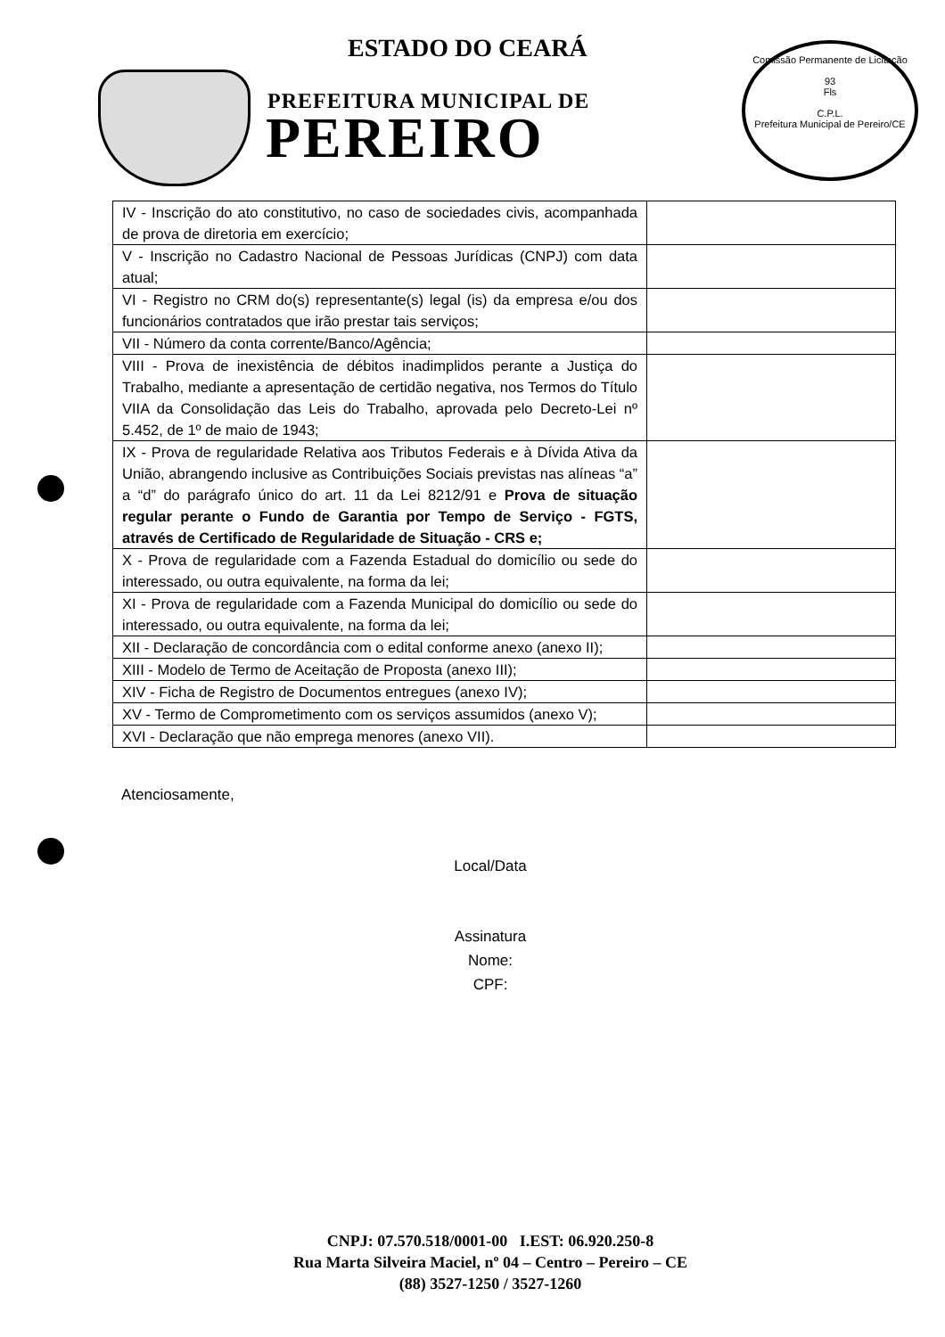ESTADO DO CEARÁ
PREFEITURA MUNICIPAL DE
PEREIRO
Comissão Permanente de Licitação
93
Fls
C.P.L.
Prefeitura Municipal de Pereiro/CE
| IV - Inscrição do ato constitutivo, no caso de sociedades civis, acompanhada de prova de diretoria em exercício; | |
| V - Inscrição no Cadastro Nacional de Pessoas Jurídicas (CNPJ) com data atual; | |
| VI - Registro no CRM do(s) representante(s) legal (is) da empresa e/ou dos funcionários contratados que irão prestar tais serviços; | |
| VII - Número da conta corrente/Banco/Agência; | |
| VIII - Prova de inexistência de débitos inadimplidos perante a Justiça do Trabalho, mediante a apresentação de certidão negativa, nos Termos do Título VIIA da Consolidação das Leis do Trabalho, aprovada pelo Decreto-Lei nº 5.452, de 1º de maio de 1943; | |
| IX - Prova de regularidade Relativa aos Tributos Federais e à Dívida Ativa da União, abrangendo inclusive as Contribuições Sociais previstas nas alíneas “a” a “d” do parágrafo único do art. 11 da Lei 8212/91 e Prova de situação regular perante o Fundo de Garantia por Tempo de Serviço - FGTS, através de Certificado de Regularidade de Situação - CRS e; | |
| X - Prova de regularidade com a Fazenda Estadual do domicílio ou sede do interessado, ou outra equivalente, na forma da lei; | |
| XI - Prova de regularidade com a Fazenda Municipal do domicílio ou sede do interessado, ou outra equivalente, na forma da lei; | |
| XII - Declaração de concordância com o edital conforme anexo (anexo II); | |
| XIII - Modelo de Termo de Aceitação de Proposta (anexo III); | |
| XIV - Ficha de Registro de Documentos entregues (anexo IV); | |
| XV - Termo de Comprometimento com os serviços assumidos (anexo V); | |
| XVI - Declaração que não emprega menores (anexo VII). | |
Atenciosamente,
Local/Data
Assinatura
Nome:
CPF:
CNPJ: 07.570.518/0001-00 I.EST: 06.920.250-8
Rua Marta Silveira Maciel, nº 04 – Centro – Pereiro – CE
(88) 3527-1250 / 3527-1260